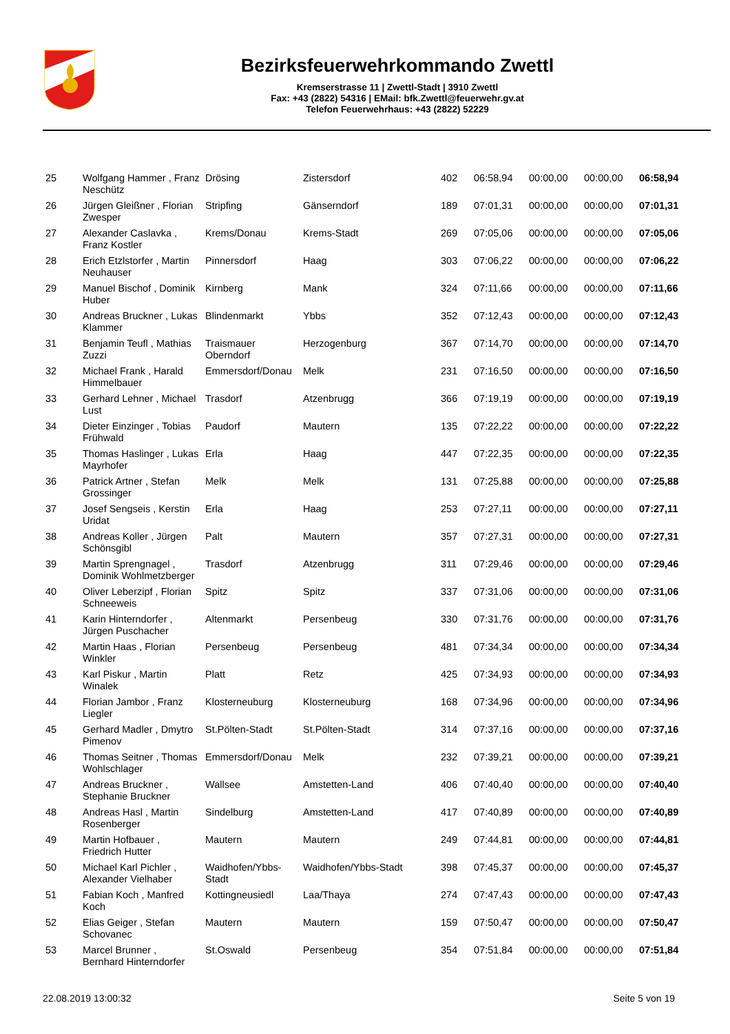Bezirksfeuerwehrkommando Zwettl
Kremserstrasse 11 | Zwettl-Stadt | 3910 Zwettl
Fax: +43 (2822) 54316 | EMail: bfk.Zwettl@feuerwehr.gv.at
Telefon Feuerwehrhaus: +43 (2822) 52229
| 25 | Wolfgang Hammer , Franz Neschütz | Drösing | Zistersdorf | 402 | 06:58,94 | 00:00,00 | 00:00,00 | 06:58,94 |
| 26 | Jürgen Gleißner , Florian Zwesper | Stripfing | Gänserndorf | 189 | 07:01,31 | 00:00,00 | 00:00,00 | 07:01,31 |
| 27 | Alexander Caslavka , Franz Kostler | Krems/Donau | Krems-Stadt | 269 | 07:05,06 | 00:00,00 | 00:00,00 | 07:05,06 |
| 28 | Erich Etzlstorfer , Martin Neuhauser | Pinnersdorf | Haag | 303 | 07:06,22 | 00:00,00 | 00:00,00 | 07:06,22 |
| 29 | Manuel Bischof , Dominik Huber | Kirnberg | Mank | 324 | 07:11,66 | 00:00,00 | 00:00,00 | 07:11,66 |
| 30 | Andreas Bruckner , Lukas Klammer | Blindenmarkt | Ybbs | 352 | 07:12,43 | 00:00,00 | 00:00,00 | 07:12,43 |
| 31 | Benjamin Teufl , Mathias Zuzzi | Traismauer Oberndorf | Herzogenburg | 367 | 07:14,70 | 00:00,00 | 00:00,00 | 07:14,70 |
| 32 | Michael Frank , Harald Himmelbauer | Emmersdorf/Donau | Melk | 231 | 07:16,50 | 00:00,00 | 00:00,00 | 07:16,50 |
| 33 | Gerhard Lehner , Michael Lust | Trasdorf | Atzenbrugg | 366 | 07:19,19 | 00:00,00 | 00:00,00 | 07:19,19 |
| 34 | Dieter Einzinger , Tobias Frühwald | Paudorf | Mautern | 135 | 07:22,22 | 00:00,00 | 00:00,00 | 07:22,22 |
| 35 | Thomas Haslinger , Lukas Mayrhofer | Erla | Haag | 447 | 07:22,35 | 00:00,00 | 00:00,00 | 07:22,35 |
| 36 | Patrick Artner , Stefan Grossinger | Melk | Melk | 131 | 07:25,88 | 00:00,00 | 00:00,00 | 07:25,88 |
| 37 | Josef Sengseis , Kerstin Uridat | Erla | Haag | 253 | 07:27,11 | 00:00,00 | 00:00,00 | 07:27,11 |
| 38 | Andreas Koller , Jürgen Schönsgibl | Palt | Mautern | 357 | 07:27,31 | 00:00,00 | 00:00,00 | 07:27,31 |
| 39 | Martin Sprengnagel , Dominik Wohlmetzberger | Trasdorf | Atzenbrugg | 311 | 07:29,46 | 00:00,00 | 00:00,00 | 07:29,46 |
| 40 | Oliver Leberzipf , Florian Schneeweis | Spitz | Spitz | 337 | 07:31,06 | 00:00,00 | 00:00,00 | 07:31,06 |
| 41 | Karin Hinterndorfer , Jürgen Puschacher | Altenmarkt | Persenbeug | 330 | 07:31,76 | 00:00,00 | 00:00,00 | 07:31,76 |
| 42 | Martin Haas , Florian Winkler | Persenbeug | Persenbeug | 481 | 07:34,34 | 00:00,00 | 00:00,00 | 07:34,34 |
| 43 | Karl Piskur , Martin Winalek | Platt | Retz | 425 | 07:34,93 | 00:00,00 | 00:00,00 | 07:34,93 |
| 44 | Florian Jambor , Franz Liegler | Klosterneuburg | Klosterneuburg | 168 | 07:34,96 | 00:00,00 | 00:00,00 | 07:34,96 |
| 45 | Gerhard Madler , Dmytro Pimenov | St.Pölten-Stadt | St.Pölten-Stadt | 314 | 07:37,16 | 00:00,00 | 00:00,00 | 07:37,16 |
| 46 | Thomas Seitner , Thomas Wohlschlager | Emmersdorf/Donau | Melk | 232 | 07:39,21 | 00:00,00 | 00:00,00 | 07:39,21 |
| 47 | Andreas Bruckner , Stephanie Bruckner | Wallsee | Amstetten-Land | 406 | 07:40,40 | 00:00,00 | 00:00,00 | 07:40,40 |
| 48 | Andreas Hasl , Martin Rosenberger | Sindelburg | Amstetten-Land | 417 | 07:40,89 | 00:00,00 | 00:00,00 | 07:40,89 |
| 49 | Martin Hofbauer , Friedrich Hutter | Mautern | Mautern | 249 | 07:44,81 | 00:00,00 | 00:00,00 | 07:44,81 |
| 50 | Michael Karl Pichler , Alexander Vielhaber | Waidhofen/Ybbs-Stadt | Waidhofen/Ybbs-Stadt | 398 | 07:45,37 | 00:00,00 | 00:00,00 | 07:45,37 |
| 51 | Fabian Koch , Manfred Koch | Kottingneusiedl | Laa/Thaya | 274 | 07:47,43 | 00:00,00 | 00:00,00 | 07:47,43 |
| 52 | Elias Geiger , Stefan Schovanec | Mautern | Mautern | 159 | 07:50,47 | 00:00,00 | 00:00,00 | 07:50,47 |
| 53 | Marcel Brunner , Bernhard Hinterndorfer | St.Oswald | Persenbeug | 354 | 07:51,84 | 00:00,00 | 00:00,00 | 07:51,84 |
22.08.2019 13:00:32 Seite 5 von 19